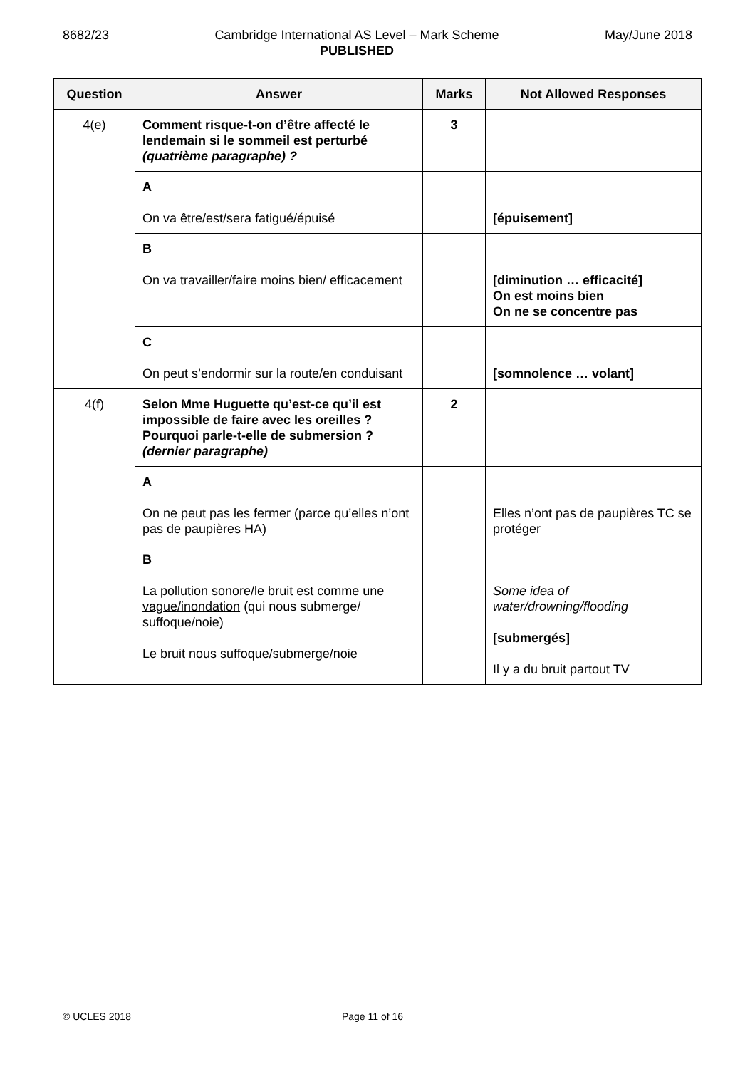8682/23 Cambridge International AS Level – Mark Scheme
PUBLISHED May/June 2018
| Question | Answer | Marks | Not Allowed Responses |
| --- | --- | --- | --- |
| 4(e) | Comment risque-t-on d’être affecté le lendemain si le sommeil est perturbé (quatrième paragraphe) ? | 3 | |
| | A On va être/est/sera fatigué/épuisé | | [épuisement] |
| | B On va travailler/faire moins bien/ efficacement | | [diminution … efficacité] On est moins bien On ne se concentre pas |
| | C On peut s’endormir sur la route/en conduisant | | [somnolence … volant] |
| 4(f) | Selon Mme Huguette qu’est-ce qu’il est impossible de faire avec les oreilles ? Pourquoi parle-t-elle de submersion ? (dernier paragraphe) | 2 | |
| | A On ne peut pas les fermer (parce qu’elles n’ont pas de paupières HA) | | Elles n’ont pas de paupières TC se protéger |
| | B La pollution sonore/le bruit est comme une vague/inondation (qui nous submerge/ suffoque/noie) Le bruit nous suffoque/submerge/noie | | Some idea of water/drowning/flooding [submergés] Il y a du bruit partout TV |
© UCLES 2018 Page 11 of 16